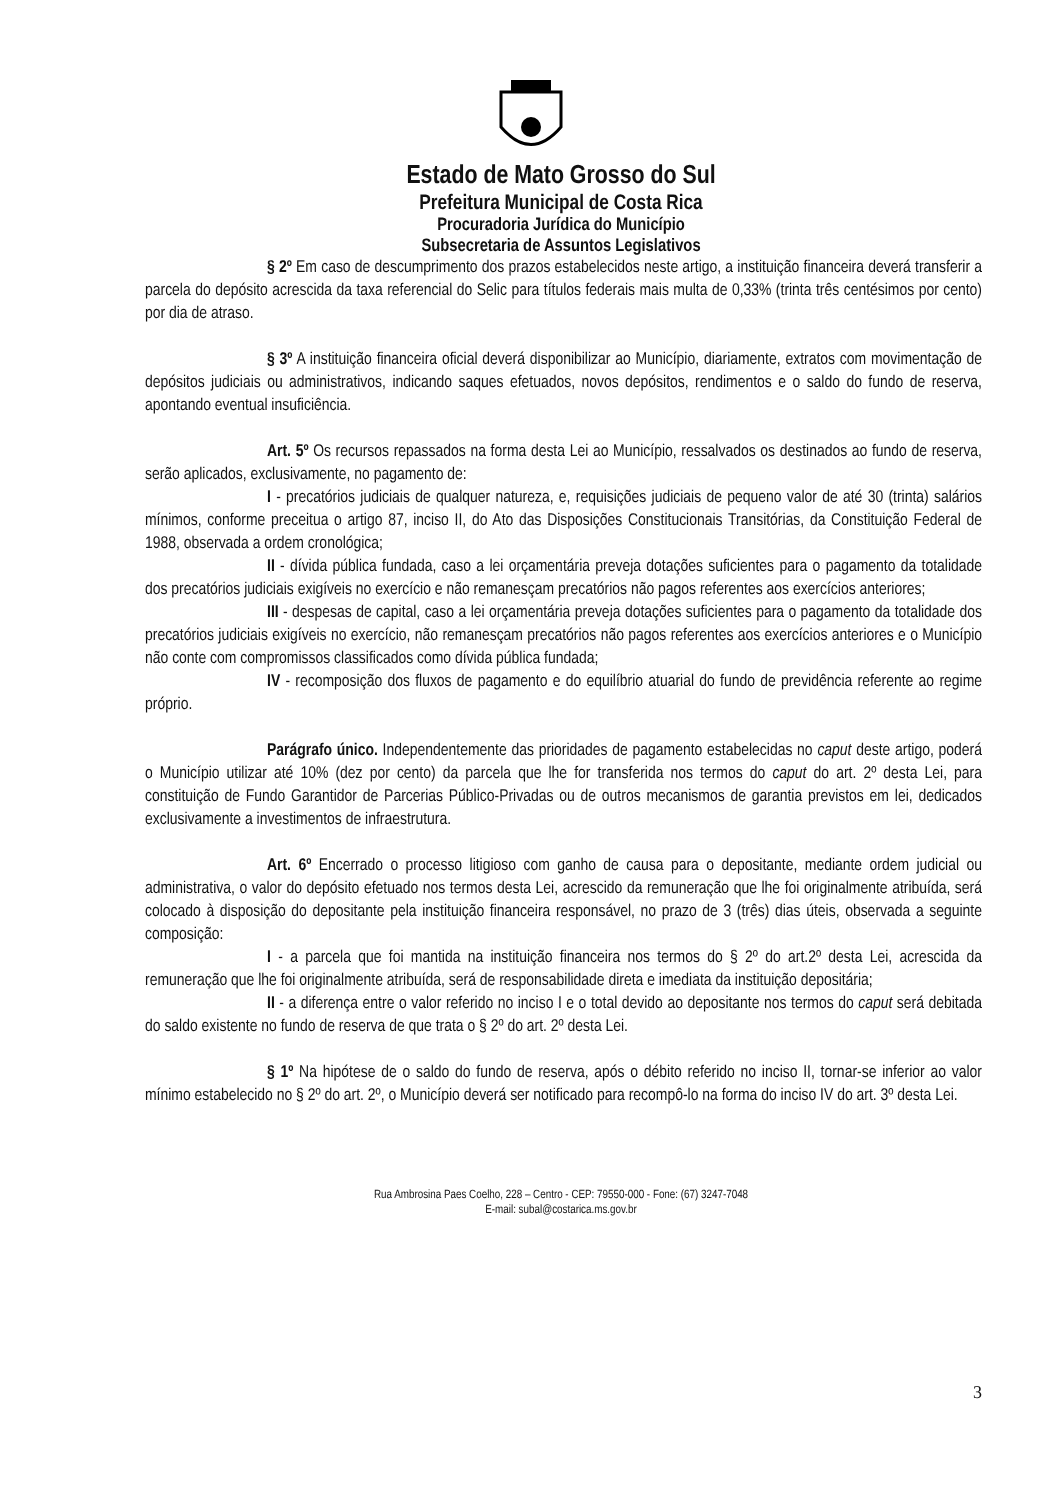Estado de Mato Grosso do Sul
Prefeitura Municipal de Costa Rica
Procuradoria Jurídica do Município
Subsecretaria de Assuntos Legislativos
§ 2º Em caso de descumprimento dos prazos estabelecidos neste artigo, a instituição financeira deverá transferir a parcela do depósito acrescida da taxa referencial do Selic para títulos federais mais multa de 0,33% (trinta três centésimos por cento) por dia de atraso.
§ 3º A instituição financeira oficial deverá disponibilizar ao Município, diariamente, extratos com movimentação de depósitos judiciais ou administrativos, indicando saques efetuados, novos depósitos, rendimentos e o saldo do fundo de reserva, apontando eventual insuficiência.
Art. 5º Os recursos repassados na forma desta Lei ao Município, ressalvados os destinados ao fundo de reserva, serão aplicados, exclusivamente, no pagamento de:
I - precatórios judiciais de qualquer natureza, e, requisições judiciais de pequeno valor de até 30 (trinta) salários mínimos, conforme preceitua o artigo 87, inciso II, do Ato das Disposições Constitucionais Transitórias, da Constituição Federal de 1988, observada a ordem cronológica;
II - dívida pública fundada, caso a lei orçamentária preveja dotações suficientes para o pagamento da totalidade dos precatórios judiciais exigíveis no exercício e não remanesçam precatórios não pagos referentes aos exercícios anteriores;
III - despesas de capital, caso a lei orçamentária preveja dotações suficientes para o pagamento da totalidade dos precatórios judiciais exigíveis no exercício, não remanesçam precatórios não pagos referentes aos exercícios anteriores e o Município não conte com compromissos classificados como dívida pública fundada;
IV - recomposição dos fluxos de pagamento e do equilíbrio atuarial do fundo de previdência referente ao regime próprio.
Parágrafo único. Independentemente das prioridades de pagamento estabelecidas no caput deste artigo, poderá o Município utilizar até 10% (dez por cento) da parcela que lhe for transferida nos termos do caput do art. 2º desta Lei, para constituição de Fundo Garantidor de Parcerias Público-Privadas ou de outros mecanismos de garantia previstos em lei, dedicados exclusivamente a investimentos de infraestrutura.
Art. 6º Encerrado o processo litigioso com ganho de causa para o depositante, mediante ordem judicial ou administrativa, o valor do depósito efetuado nos termos desta Lei, acrescido da remuneração que lhe foi originalmente atribuída, será colocado à disposição do depositante pela instituição financeira responsável, no prazo de 3 (três) dias úteis, observada a seguinte composição:
I - a parcela que foi mantida na instituição financeira nos termos do § 2º do art.2º desta Lei, acrescida da remuneração que lhe foi originalmente atribuída, será de responsabilidade direta e imediata da instituição depositária;
II - a diferença entre o valor referido no inciso I e o total devido ao depositante nos termos do caput será debitada do saldo existente no fundo de reserva de que trata o § 2º do art. 2º desta Lei.
§ 1º Na hipótese de o saldo do fundo de reserva, após o débito referido no inciso II, tornar-se inferior ao valor mínimo estabelecido no § 2º do art. 2º, o Município deverá ser notificado para recompô-lo na forma do inciso IV do art. 3º desta Lei.
3
Rua Ambrosina Paes Coelho, 228 – Centro - CEP: 79550-000 - Fone: (67) 3247-7048
E-mail: subal@costarica.ms.gov.br